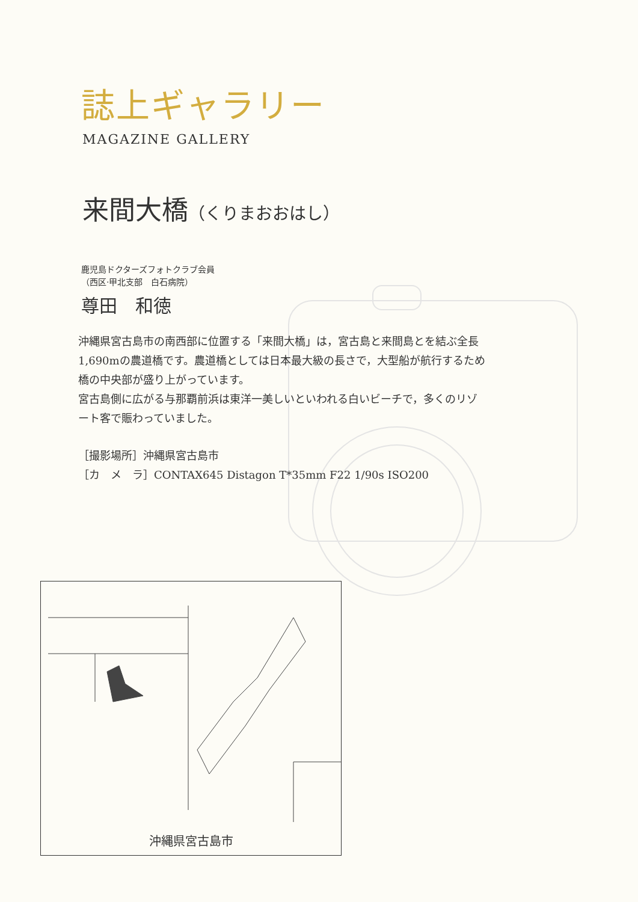誌上ギャラリー
MAGAZINE GALLERY
来間大橋（くりまおおはし）
鹿児島ドクターズフォトクラブ会員
（西区·甲北支部　白石病院）
尊田　和徳
沖縄県宮古島市の南西部に位置する「来間大橋」は，宮古島と来間島とを結ぶ全長1,690mの農道橋です。農道橋としては日本最大級の長さで，大型船が航行するため橋の中央部が盛り上がっています。
宮古島側に広がる与那覇前浜は東洋一美しいといわれる白いビーチで，多くのリゾート客で賑わっていました。
［撮影場所］沖縄県宮古島市
［カ　メ　ラ］CONTAX645 Distagon T*35mm F22 1/90s ISO200
沖縄県宮古島市